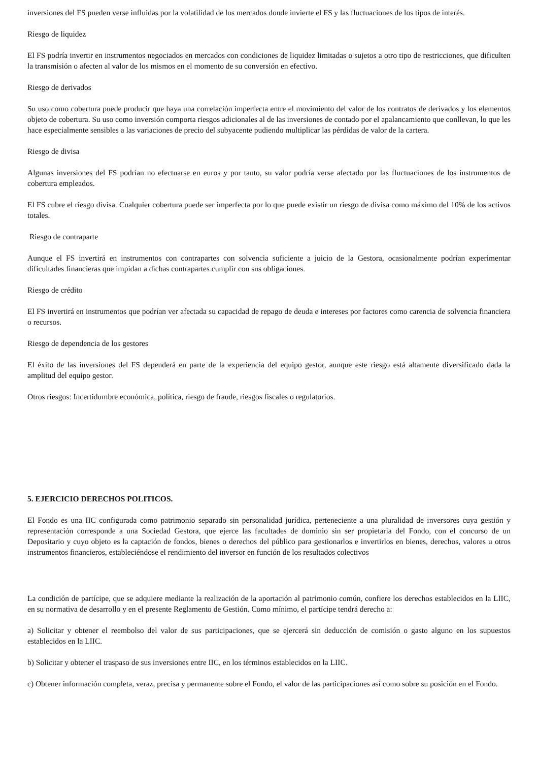inversiones del FS pueden verse influidas por la volatilidad de los mercados donde invierte el FS y las fluctuaciones de los tipos de interés.
Riesgo de liquidez
El FS podría invertir en instrumentos negociados en mercados con condiciones de liquidez limitadas o sujetos a otro tipo de restricciones, que dificulten la transmisión o afecten al valor de los mismos en el momento de su conversión en efectivo.
Riesgo de derivados
Su uso como cobertura puede producir que haya una correlación imperfecta entre el movimiento del valor de los contratos de derivados y los elementos objeto de cobertura. Su uso como inversión comporta riesgos adicionales al de las inversiones de contado por el apalancamiento que conllevan, lo que les hace especialmente sensibles a las variaciones de precio del subyacente pudiendo multiplicar las pérdidas de valor de la cartera.
Riesgo de divisa
Algunas inversiones del FS podrían no efectuarse en euros y por tanto, su valor podría verse afectado por las fluctuaciones de los instrumentos de cobertura empleados.
El FS cubre el riesgo divisa. Cualquier cobertura puede ser imperfecta por lo que puede existir un riesgo de divisa como máximo del 10% de los activos totales.
Riesgo de contraparte
Aunque el FS invertirá en instrumentos con contrapartes con solvencia suficiente a juicio de la Gestora, ocasionalmente podrían experimentar dificultades financieras que impidan a dichas contrapartes cumplir con sus obligaciones.
Riesgo de crédito
El FS invertirá en instrumentos que podrían ver afectada su capacidad de repago de deuda e intereses por factores como carencia de solvencia financiera o recursos.
Riesgo de dependencia de los gestores
El éxito de las inversiones del FS dependerá en parte de la experiencia del equipo gestor, aunque este riesgo está altamente diversificado dada la amplitud del equipo gestor.
Otros riesgos: Incertidumbre económica, política, riesgo de fraude, riesgos fiscales o regulatorios.
5. EJERCICIO DERECHOS POLITICOS.
El Fondo es una IIC configurada como patrimonio separado sin personalidad jurídica, perteneciente a una pluralidad de inversores cuya gestión y representación corresponde a una Sociedad Gestora, que ejerce las facultades de dominio sin ser propietaria del Fondo, con el concurso de un Depositario y cuyo objeto es la captación de fondos, bienes o derechos del público para gestionarlos e invertirlos en bienes, derechos, valores u otros instrumentos financieros, estableciéndose el rendimiento del inversor en función de los resultados colectivos
La condición de partícipe, que se adquiere mediante la realización de la aportación al patrimonio común, confiere los derechos establecidos en la LIIC, en su normativa de desarrollo y en el presente Reglamento de Gestión. Como mínimo, el partícipe tendrá derecho a:
a) Solicitar y obtener el reembolso del valor de sus participaciones, que se ejercerá sin deducción de comisión o gasto alguno en los supuestos establecidos en la LIIC.
b) Solicitar y obtener el traspaso de sus inversiones entre IIC, en los términos establecidos en la LIIC.
c) Obtener información completa, veraz, precisa y permanente sobre el Fondo, el valor de las participaciones así como sobre su posición en el Fondo.